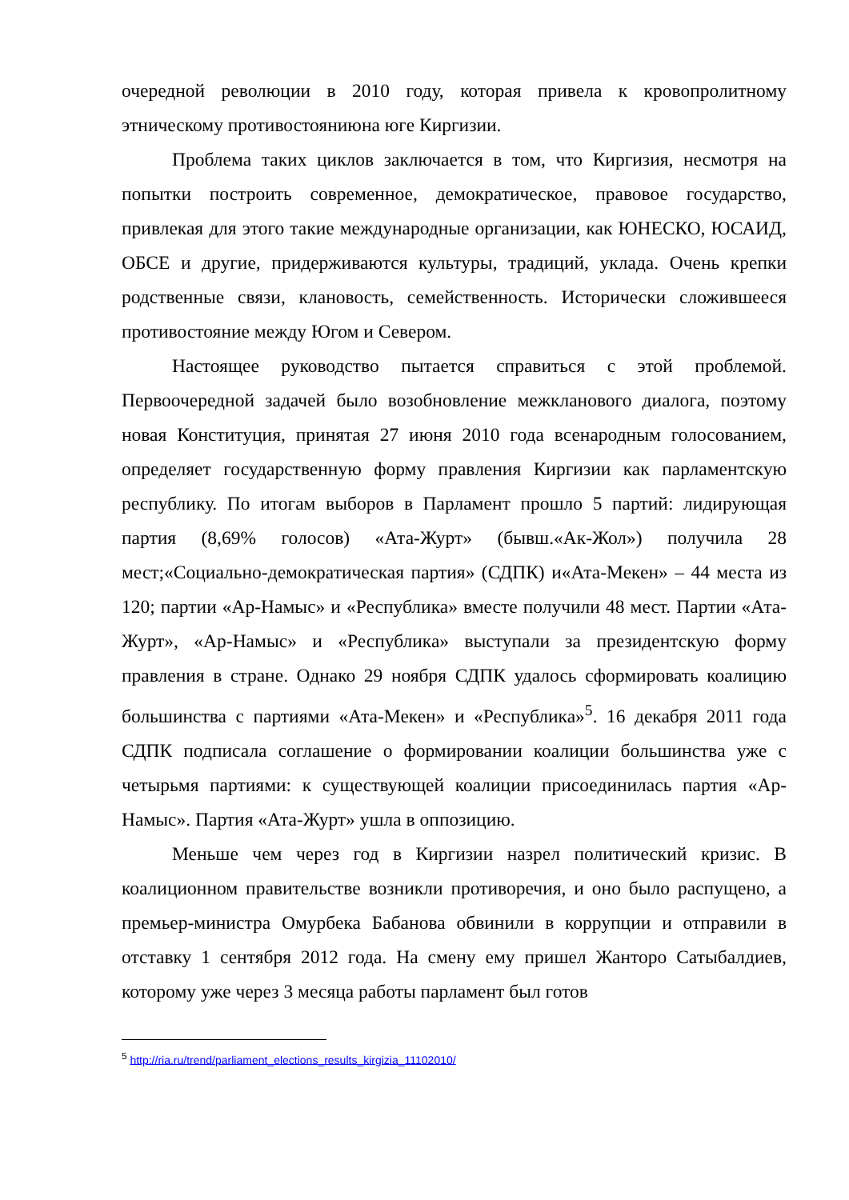очередной революции в 2010 году, которая привела к кровопролитному этническому противостояниюна юге Киргизии.
Проблема таких циклов заключается в том, что Киргизия, несмотря на попытки построить современное, демократическое, правовое государство, привлекая для этого такие международные организации, как ЮНЕСКО, ЮСАИД, ОБСЕ и другие, придерживаются культуры, традиций, уклада. Очень крепки родственные связи, клановость, семейственность. Исторически сложившееся противостояние между Югом и Севером.
Настоящее руководство пытается справиться с этой проблемой. Первоочередной задачей было возобновление межкланового диалога, поэтому новая Конституция, принятая 27 июня 2010 года всенародным голосованием, определяет государственную форму правления Киргизии как парламентскую республику. По итогам выборов в Парламент прошло 5 партий: лидирующая партия (8,69% голосов) «Ата-Журт» (бывш.«Ак-Жол») получила 28 мест;«Социально-демократическая партия» (СДПК) и«Ата-Мекен» – 44 места из 120; партии «Ар-Намыс» и «Республика» вместе получили 48 мест. Партии «Ата-Журт», «Ар-Намыс» и «Республика» выступали за президентскую форму правления в стране. Однако 29 ноября СДПК удалось сформировать коалицию большинства с партиями «Ата-Мекен» и «Республика»<sup>5</sup>. 16 декабря 2011 года СДПК подписала соглашение о формировании коалиции большинства уже с четырьмя партиями: к существующей коалиции присоединилась партия «Ар-Намыс». Партия «Ата-Журт» ушла в оппозицию.
Меньше чем через год в Киргизии назрел политический кризис. В коалиционном правительстве возникли противоречия, и оно было распущено, а премьер-министра Омурбека Бабанова обвинили в коррупции и отправили в отставку 1 сентября 2012 года. На смену ему пришел Жанторо Сатыбалдиев, которому уже через 3 месяца работы парламент был готов
<sup>5</sup> http://ria.ru/trend/parliament_elections_results_kirgizia_11102010/